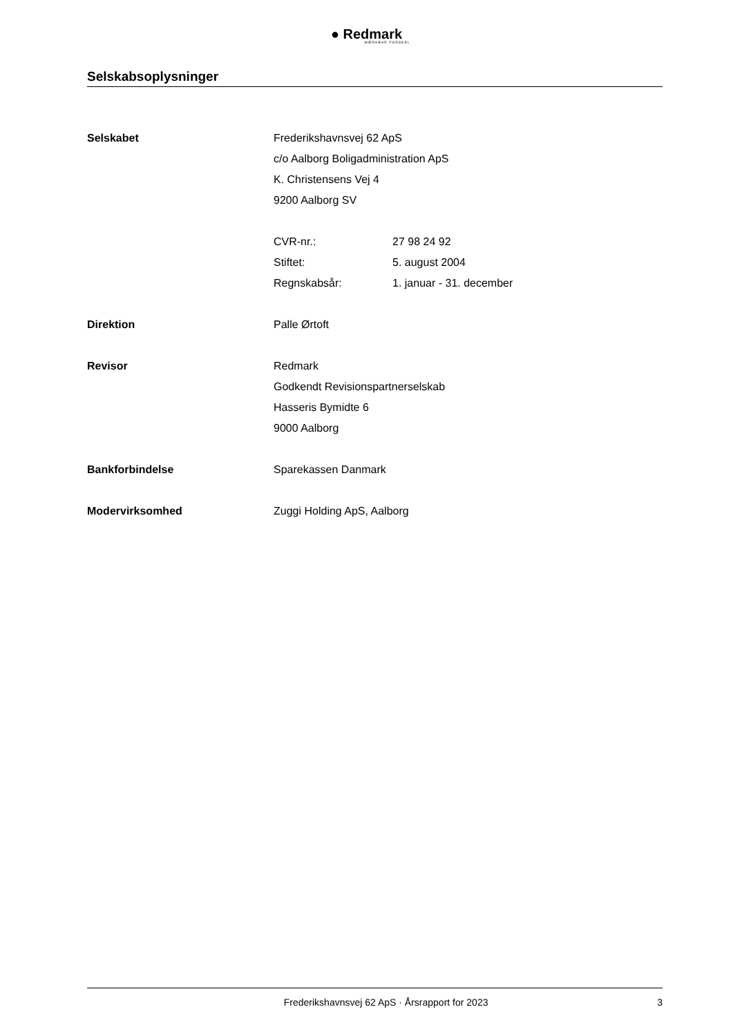● Redmark
MÆRKBAR FORSKEL
Selskabsoplysninger
| Selskabet | Frederikshavnsvej 62 ApS | |
| | c/o Aalborg Boligadministration ApS | |
| | K. Christensens Vej 4 | |
| | 9200 Aalborg SV | |
| | CVR-nr.: | 27 98 24 92 |
| | Stiftet: | 5. august 2004 |
| | Regnskabsår: | 1. januar - 31. december |
| Direktion | Palle Ørtoft | |
| Revisor | Redmark | |
| | Godkendt Revisionspartnerselskab | |
| | Hasseris Bymidte 6 | |
| | 9000 Aalborg | |
| Bankforbindelse | Sparekassen Danmark | |
| Modervirksomhed | Zuggi Holding ApS, Aalborg | |
Frederikshavnsvej 62 ApS · Årsrapport for 2023 3